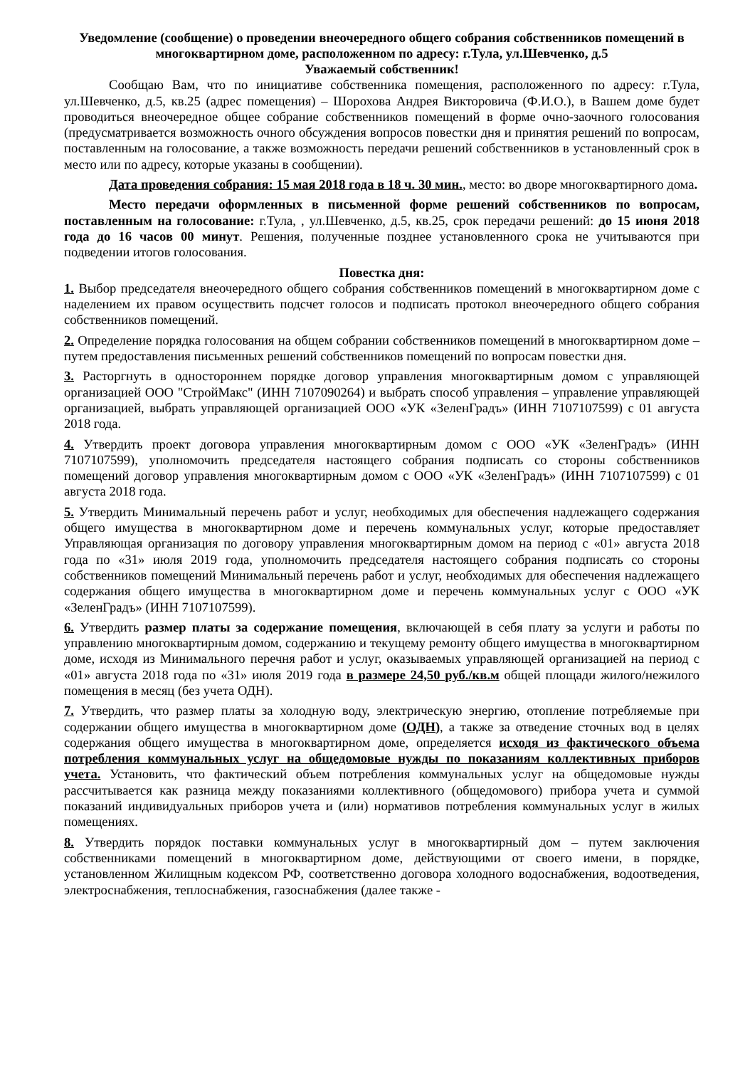Уведомление (сообщение) о проведении внеочередного общего собрания собственников помещений в многоквартирном доме, расположенном по адресу: г.Тула, ул.Шевченко, д.5
Уважаемый собственник!
Сообщаю Вам, что по инициативе собственника помещения, расположенного по адресу: г.Тула, ул.Шевченко, д.5, кв.25 (адрес помещения) – Шорохова Андрея Викторовича (Ф.И.О.), в Вашем доме будет проводиться внеочередное общее собрание собственников помещений в форме очно-заочного голосования (предусматривается возможность очного обсуждения вопросов повестки дня и принятия решений по вопросам, поставленным на голосование, а также возможность передачи решений собственников в установленный срок в место или по адресу, которые указаны в сообщении).
Дата проведения собрания: 15 мая 2018 года в 18 ч. 30 мин., место: во дворе многоквартирного дома.
Место передачи оформленных в письменной форме решений собственников по вопросам, поставленным на голосование: г.Тула, , ул.Шевченко, д.5, кв.25, срок передачи решений: до 15 июня 2018 года до 16 часов 00 минут. Решения, полученные позднее установленного срока не учитываются при подведении итогов голосования.
Повестка дня:
1. Выбор председателя внеочередного общего собрания собственников помещений в многоквартирном доме с наделением их правом осуществить подсчет голосов и подписать протокол внеочередного общего собрания собственников помещений.
2. Определение порядка голосования на общем собрании собственников помещений в многоквартирном доме – путем предоставления письменных решений собственников помещений по вопросам повестки дня.
3. Расторгнуть в одностороннем порядке договор управления многоквартирным домом с управляющей организацией ООО "СтройМакс" (ИНН 7107090264) и выбрать способ управления – управление управляющей организацией, выбрать управляющей организацией ООО «УК «ЗеленГрадъ» (ИНН 7107107599) с 01 августа 2018 года.
4. Утвердить проект договора управления многоквартирным домом с ООО «УК «ЗеленГрадъ» (ИНН 7107107599), уполномочить председателя настоящего собрания подписать со стороны собственников помещений договор управления многоквартирным домом с ООО «УК «ЗеленГрадъ» (ИНН 7107107599) с 01 августа 2018 года.
5. Утвердить Минимальный перечень работ и услуг, необходимых для обеспечения надлежащего содержания общего имущества в многоквартирном доме и перечень коммунальных услуг, которые предоставляет Управляющая организация по договору управления многоквартирным домом на период с «01» августа 2018 года по «31» июля 2019 года, уполномочить председателя настоящего собрания подписать со стороны собственников помещений Минимальный перечень работ и услуг, необходимых для обеспечения надлежащего содержания общего имущества в многоквартирном доме и перечень коммунальных услуг с ООО «УК «ЗеленГрадъ» (ИНН 7107107599).
6. Утвердить размер платы за содержание помещения, включающей в себя плату за услуги и работы по управлению многоквартирным домом, содержанию и текущему ремонту общего имущества в многоквартирном доме, исходя из Минимального перечня работ и услуг, оказываемых управляющей организацией на период с «01» августа 2018 года по «31» июля 2019 года в размере 24,50 руб./кв.м общей площади жилого/нежилого помещения в месяц (без учета ОДН).
7. Утвердить, что размер платы за холодную воду, электрическую энергию, отопление потребляемые при содержании общего имущества в многоквартирном доме (ОДН), а также за отведение сточных вод в целях содержания общего имущества в многоквартирном доме, определяется исходя из фактического объема потребления коммунальных услуг на общедомовые нужды по показаниям коллективных приборов учета. Установить, что фактический объем потребления коммунальных услуг на общедомовые нужды рассчитывается как разница между показаниями коллективного (общедомового) прибора учета и суммой показаний индивидуальных приборов учета и (или) нормативов потребления коммунальных услуг в жилых помещениях.
8. Утвердить порядок поставки коммунальных услуг в многоквартирный дом – путем заключения собственниками помещений в многоквартирном доме, действующими от своего имени, в порядке, установленном Жилищным кодексом РФ, соответственно договора холодного водоснабжения, водоотведения, электроснабжения, теплоснабжения, газоснабжения (далее также -